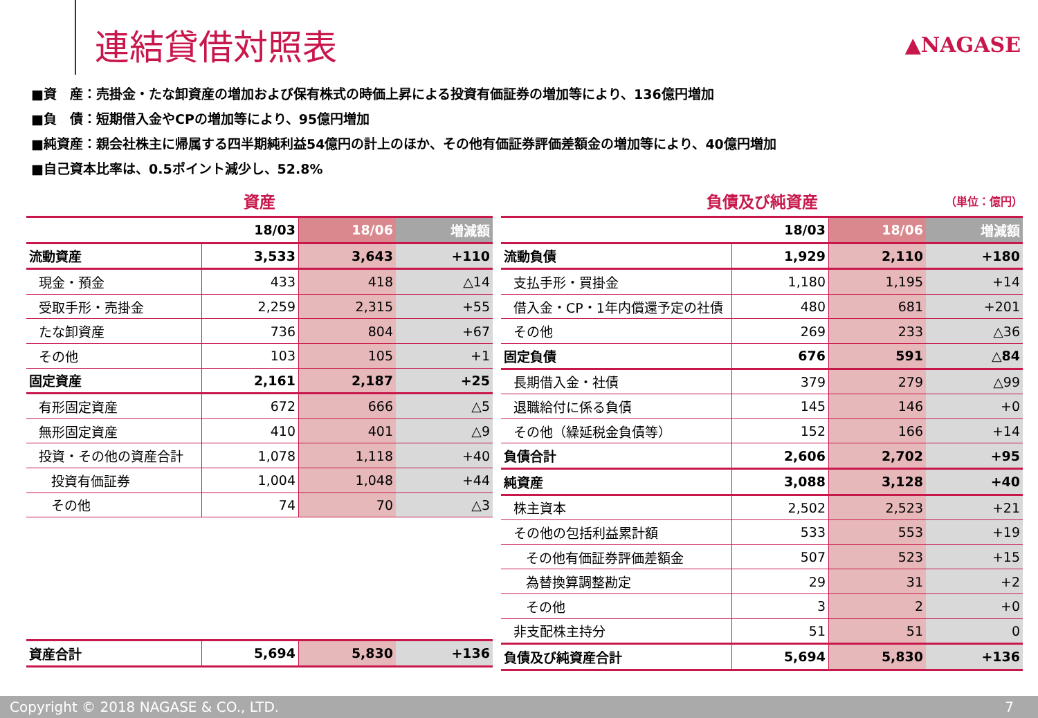連結貸借対照表
▲NAGASE
■資　産：売掛金・たな卸資産の増加および保有株式の時価上昇による投資有価証券の増加等により、136億円増加
■負　債：短期借入金やCPの増加等により、95億円増加
■純資産：親会社株主に帰属する四半期純利益54億円の計上のほか、その他有価証券評価差額金の増加等により、40億円増加
■自己資本比率は、0.5ポイント減少し、52.8%
資産
| | 18/03 | 18/06 | 増減額 |
| --- | --- | --- | --- |
| 流動資産 | 3,533 | 3,643 | +110 |
| 現金・預金 | 433 | 418 | △14 |
| 受取手形・売掛金 | 2,259 | 2,315 | +55 |
| たな卸資産 | 736 | 804 | +67 |
| その他 | 103 | 105 | +1 |
| 固定資産 | 2,161 | 2,187 | +25 |
| 有形固定資産 | 672 | 666 | △5 |
| 無形固定資産 | 410 | 401 | △9 |
| 投資・その他の資産合計 | 1,078 | 1,118 | +40 |
| 投資有価証券 | 1,004 | 1,048 | +44 |
| その他 | 74 | 70 | △3 |
| 資産合計 | 5,694 | 5,830 | +136 |
負債及び純資産 （単位：億円）
| | 18/03 | 18/06 | 増減額 |
| --- | --- | --- | --- |
| 流動負債 | 1,929 | 2,110 | +180 |
| 支払手形・買掛金 | 1,180 | 1,195 | +14 |
| 借入金・CP・1年内償還予定の社債 | 480 | 681 | +201 |
| その他 | 269 | 233 | △36 |
| 固定負債 | 676 | 591 | △84 |
| 長期借入金・社債 | 379 | 279 | △99 |
| 退職給付に係る負債 | 145 | 146 | +0 |
| その他（繰延税金負債等） | 152 | 166 | +14 |
| 負債合計 | 2,606 | 2,702 | +95 |
| 純資産 | 3,088 | 3,128 | +40 |
| 株主資本 | 2,502 | 2,523 | +21 |
| その他の包括利益累計額 | 533 | 553 | +19 |
| その他有価証券評価差額金 | 507 | 523 | +15 |
| 為替換算調整勘定 | 29 | 31 | +2 |
| その他 | 3 | 2 | +0 |
| 非支配株主持分 | 51 | 51 | 0 |
| 負債及び純資産合計 | 5,694 | 5,830 | +136 |
Copyright © 2018 NAGASE & CO., LTD. 7